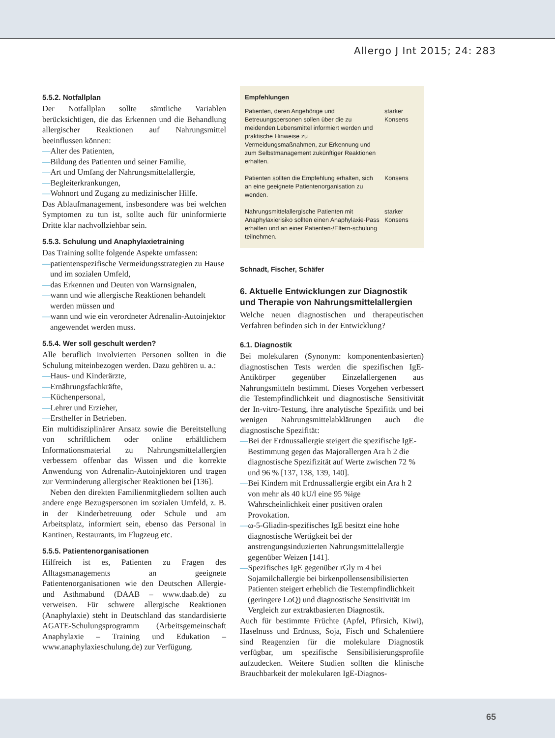Allergo J Int 2015; 24: 283
5.5.2. Notfallplan
Der Notfallplan sollte sämtliche Variablen berücksichtigen, die das Erkennen und die Behandlung allergischer Reaktionen auf Nahrungsmittel beeinflussen können:
—Alter des Patienten,
—Bildung des Patienten und seiner Familie,
—Art und Umfang der Nahrungsmittelallergie,
—Begleiterkrankungen,
—Wohnort und Zugang zu medizinischer Hilfe.
Das Ablaufmanagement, insbesondere was bei welchen Symptomen zu tun ist, sollte auch für uninformierte Dritte klar nachvollziehbar sein.
5.5.3. Schulung und Anaphylaxietraining
Das Training sollte folgende Aspekte umfassen:
—patientenspezifische Vermeidungsstrategien zu Hause und im sozialen Umfeld,
—das Erkennen und Deuten von Warnsignalen,
—wann und wie allergische Reaktionen behandelt werden müssen und
—wann und wie ein verordneter Adrenalin-Autoinjektor angewendet werden muss.
5.5.4. Wer soll geschult werden?
Alle beruflich involvierten Personen sollten in die Schulung miteinbezogen werden. Dazu gehören u. a.:
—Haus- und Kinderärzte,
—Ernährungsfachkräfte,
—Küchenpersonal,
—Lehrer und Erzieher,
—Ersthelfer in Betrieben.
Ein multidisziplinärer Ansatz sowie die Bereitstellung von schriftlichem oder online erhältlichem Informationsmaterial zu Nahrungsmittelallergien verbessern offenbar das Wissen und die korrekte Anwendung von Adrenalin-Autoinjektoren und tragen zur Verminderung allergischer Reaktionen bei [136].
Neben den direkten Familienmitgliedern sollten auch andere enge Bezugspersonen im sozialen Umfeld, z. B. in der Kinderbetreuung oder Schule und am Arbeitsplatz, informiert sein, ebenso das Personal in Kantinen, Restaurants, im Flugzeug etc.
5.5.5. Patientenorganisationen
Hilfreich ist es, Patienten zu Fragen des Alltagsmanagements an geeignete Patientenorganisationen wie den Deutschen Allergie- und Asthmabund (DAAB – www.daab.de) zu verweisen. Für schwere allergische Reaktionen (Anaphylaxie) steht in Deutschland das standardisierte AGATE-Schulungsprogramm (Arbeitsgemeinschaft Anaphylaxie – Training und Edukation – www.anaphylaxieschulung.de) zur Verfügung.
Empfehlungen
| Patienten, deren Angehörige und Betreuungspersonen sollen über die zu meidenden Lebensmittel informiert werden und praktische Hinweise zu Vermeidungsmaßnahmen, zur Erkennung und zum Selbstmanagement zukünftiger Reaktionen erhalten. | starker Konsens |
| Patienten sollten die Empfehlung erhalten, sich an eine geeignete Patientenorganisation zu wenden. | Konsens |
| Nahrungsmittelallergische Patienten mit Anaphylaxierisiko sollten einen Anaphylaxie-Pass erhalten und an einer Patienten-/Eltern-schulung teilnehmen. | starker Konsens |
Schnadt, Fischer, Schäfer
6. Aktuelle Entwicklungen zur Diagnostik und Therapie von Nahrungsmittelallergien
Welche neuen diagnostischen und therapeutischen Verfahren befinden sich in der Entwicklung?
6.1. Diagnostik
Bei molekularen (Synonym: komponentenbasierten) diagnostischen Tests werden die spezifischen IgE-Antikörper gegenüber Einzelallergenen aus Nahrungsmitteln bestimmt. Dieses Vorgehen verbessert die Testempfindlichkeit und diagnostische Sensitivität der In-vitro-Testung, ihre analytische Spezifität und bei wenigen Nahrungsmittelabklärungen auch die diagnostische Spezifität:
—Bei der Erdnussallergie steigert die spezifische IgE-Bestimmung gegen das Majorallergen Ara h 2 die diagnostische Spezifizität auf Werte zwischen 72 % und 96 % [137, 138, 139, 140].
—Bei Kindern mit Erdnussallergie ergibt ein Ara h 2 von mehr als 40 kU/l eine 95 %ige Wahrscheinlichkeit einer positiven oralen Provokation.
—ω-5-Gliadin-spezifisches IgE besitzt eine hohe diagnostische Wertigkeit bei der anstrengungsinduzierten Nahrungsmittelallergie gegenüber Weizen [141].
—Spezifisches IgE gegenüber rGly m 4 bei Sojamilchallergie bei birkenpollensensibilisierten Patienten steigert erheblich die Testempfindlichkeit (geringere LoQ) und diagnostische Sensitivität im Vergleich zur extraktbasierten Diagnostik.
Auch für bestimmte Früchte (Apfel, Pfirsich, Kiwi), Haselnuss und Erdnuss, Soja, Fisch und Schalentiere sind Reagenzien für die molekulare Diagnostik verfügbar, um spezifische Sensibilisierungsprofile aufzudecken. Weitere Studien sollten die klinische Brauchbarkeit der molekularen IgE-Diagnos-
65